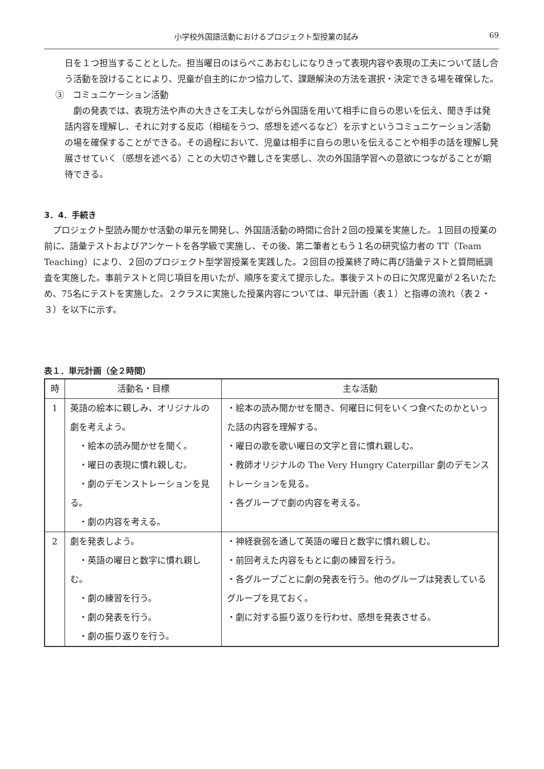小学校外国語活動におけるプロジェクト型授業の試み 69
日を１つ担当することとした。担当曜日のはらぺこあおむしになりきって表現内容や表現の工夫について話し合う活動を設けることにより、児童が自主的にかつ協力して、課題解決の方法を選択・決定できる場を確保した。
③　コミュニケーション活動
　劇の発表では、表現方法や声の大きさを工夫しながら外国語を用いて相手に自らの思いを伝え、聞き手は発話内容を理解し、それに対する反応（相槌をうつ、感想を述べるなど）を示すというコミュニケーション活動の場を確保することができる。その過程において、児童は相手に自らの思いを伝えることや相手の話を理解し発展させていく（感想を述べる）ことの大切さや難しさを実感し、次の外国語学習への意欲につながることが期待できる。
3．4．手続き
　プロジェクト型読み聞かせ活動の単元を開発し、外国語活動の時間に合計２回の授業を実施した。１回目の授業の前に、語彙テストおよびアンケートを各学級で実施し、その後、第二筆者ともう１名の研究協力者の TT（Team Teaching）により、２回のプロジェクト型学習授業を実践した。２回目の授業終了時に再び語彙テストと質問紙調査を実施した。事前テストと同じ項目を用いたが、順序を変えて提示した。事後テストの日に欠席児童が２名いたため、75名にテストを実施した。２クラスに実施した授業内容については、単元計画（表１）と指導の流れ（表２・３）を以下に示す。
表１．単元計画（全２時間）
| 時 | 活動名・目標 | 主な活動 |
| --- | --- | --- |
| 1 | 英語の絵本に親しみ、オリジナルの劇を考えよう。 ・絵本の読み聞かせを聞く。 ・曜日の表現に慣れ親しむ。 ・劇のデモンストレーションを見る。 ・劇の内容を考える。 | ・絵本の読み聞かせを聞き、何曜日に何をいくつ食べたのかといった話の内容を理解する。 ・曜日の歌を歌い曜日の文字と音に慣れ親しむ。 ・教師オリジナルの The Very Hungry Caterpillar 劇のデモンストレーションを見る。 ・各グループで劇の内容を考える。 |
| 2 | 劇を発表しよう。 ・英語の曜日と数字に慣れ親しむ。 ・劇の練習を行う。 ・劇の発表を行う。 ・劇の振り返りを行う。 | ・神経衰弱を通して英語の曜日と数字に慣れ親しむ。 ・前回考えた内容をもとに劇の練習を行う。 ・各グループごとに劇の発表を行う。他のグループは発表しているグループを見ておく。 ・劇に対する振り返りを行わせ、感想を発表させる。 |